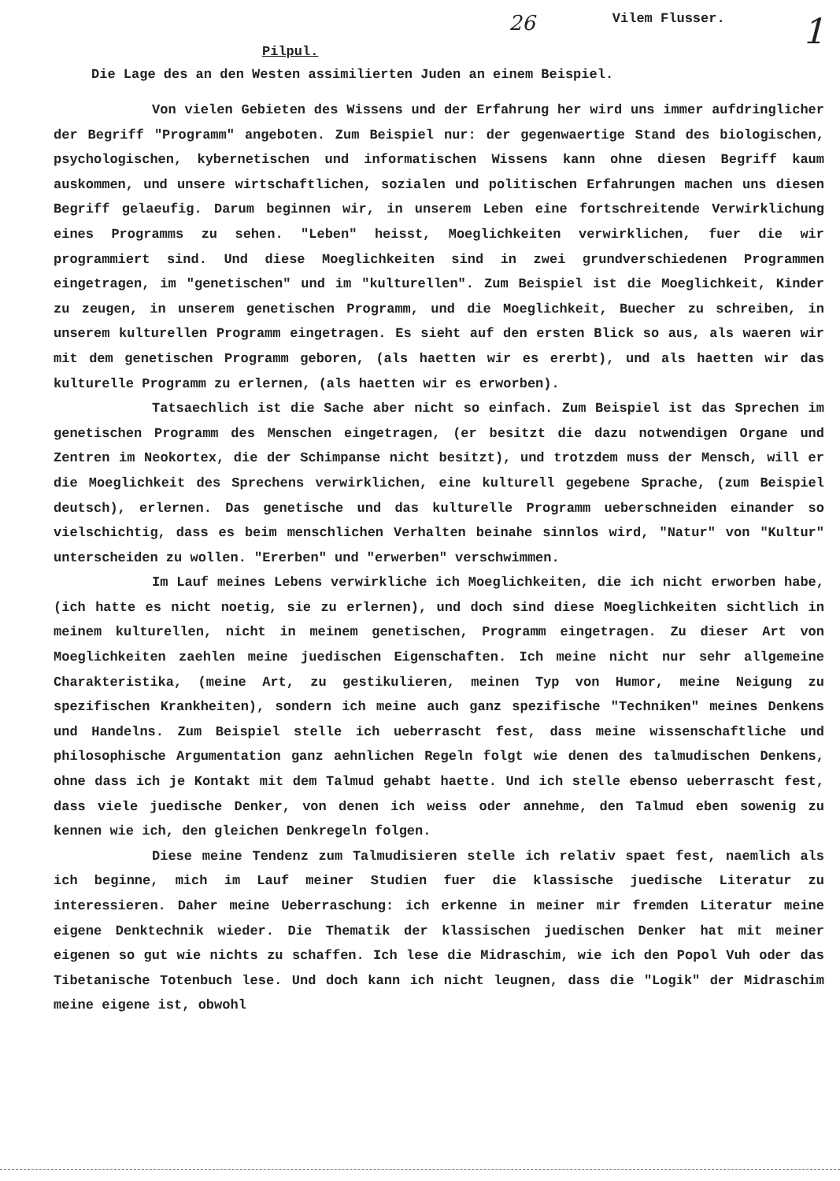26 Vilem Flusser. 1
Pilpul.
Die Lage des an den Westen assimilierten Juden an einem Beispiel.
Von vielen Gebieten des Wissens und der Erfahrung her wird uns immer aufdringlicher der Begriff "Programm" angeboten. Zum Beispiel nur: der gegenwaertige Stand des biologischen, psychologischen, kybernetischen und informatischen Wissens kann ohne diesen Begriff kaum auskommen, und unsere wirtschaftlichen, sozialen und politischen Erfahrungen machen uns diesen Begriff gelaeufig. Darum beginnen wir, in unserem Leben eine fortschreitende Verwirklichung eines Programms zu sehen. "Leben" heisst, Moeglichkeiten verwirklichen, fuer die wir programmiert sind. Und diese Moeglichkeiten sind in zwei grundverschiedenen Programmen eingetragen, im "genetischen" und im "kulturellen". Zum Beispiel ist die Moeglichkeit, Kinder zu zeugen, in unserem genetischen Programm, und die Moeglichkeit, Buecher zu schreiben, in unserem kulturellen Programm eingetragen. Es sieht auf den ersten Blick so aus, als waeren wir mit dem genetischen Programm geboren, (als haetten wir es ererbt), und als haetten wir das kulturelle Programm zu erlernen, (als haetten wir es erworben).
Tatsaechlich ist die Sache aber nicht so einfach. Zum Beispiel ist das Sprechen im genetischen Programm des Menschen eingetragen, (er besitzt die dazu notwendigen Organe und Zentren im Neokortex, die der Schimpanse nicht besitzt), und trotzdem muss der Mensch, will er die Moeglichkeit des Sprechens verwirklichen, eine kulturell gegebene Sprache, (zum Beispiel deutsch), erlernen. Das genetische und das kulturelle Programm ueberschneiden einander so vielschichtig, dass es beim menschlichen Verhalten beinahe sinnlos wird, "Natur" von "Kultur" unterscheiden zu wollen. "Ererben" und "erwerben" verschwimmen.
Im Lauf meines Lebens verwirkliche ich Moeglichkeiten, die ich nicht erworben habe, (ich hatte es nicht noetig, sie zu erlernen), und doch sind diese Moeglichkeiten sichtlich in meinem kulturellen, nicht in meinem genetischen, Programm eingetragen. Zu dieser Art von Moeglichkeiten zaehlen meine juedischen Eigenschaften. Ich meine nicht nur sehr allgemeine Charakteristika, (meine Art, zu gestikulieren, meinen Typ von Humor, meine Neigung zu spezifischen Krankheiten), sondern ich meine auch ganz spezifische "Techniken" meines Denkens und Handelns. Zum Beispiel stelle ich ueberrascht fest, dass meine wissenschaftliche und philosophische Argumentation ganz aehnlichen Regeln folgt wie denen des talmudischen Denkens, ohne dass ich je Kontakt mit dem Talmud gehabt haette. Und ich stelle ebenso ueberrascht fest, dass viele juedische Denker, von denen ich weiss oder annehme, den Talmud eben sowenig zu kennen wie ich, den gleichen Denkregeln folgen.
Diese meine Tendenz zum Talmudisieren stelle ich relativ spaet fest, naemlich als ich beginne, mich im Lauf meiner Studien fuer die klassische juedische Literatur zu interessieren. Daher meine Ueberraschung: ich erkenne in meiner mir fremden Literatur meine eigene Denktechnik wieder. Die Thematik der klassischen juedischen Denker hat mit meiner eigenen so gut wie nichts zu schaffen. Ich lese die Midraschim, wie ich den Popol Vuh oder das Tibetanische Totenbuch lese. Und doch kann ich nicht leugnen, dass die "Logik" der Midraschim meine eigene ist, obwohl